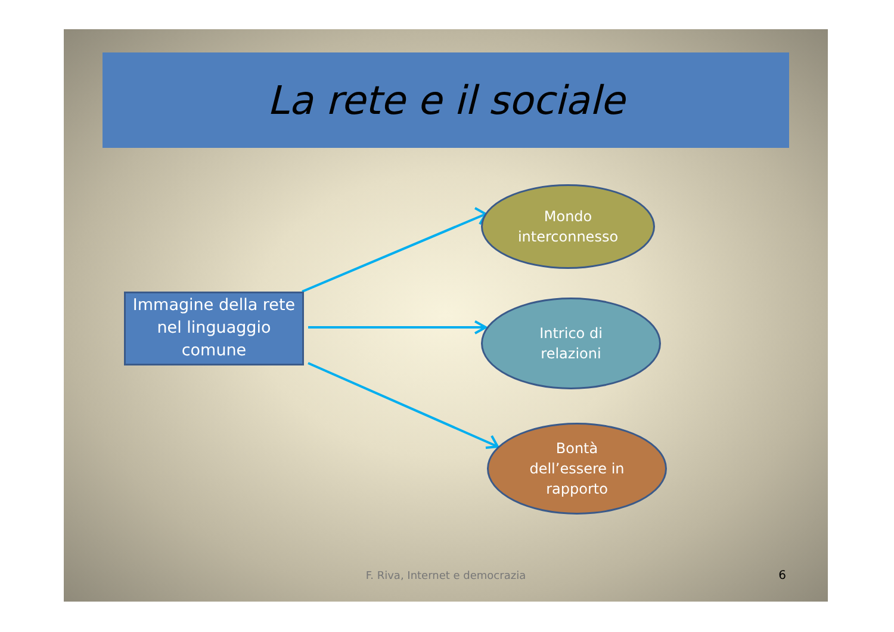La rete e il sociale
Immagine della rete nel linguaggio comune
Mondo
interconnesso
Intrico di
relazioni
Bontà
dell’essere in
rapporto
F. Riva, Internet e democrazia 6